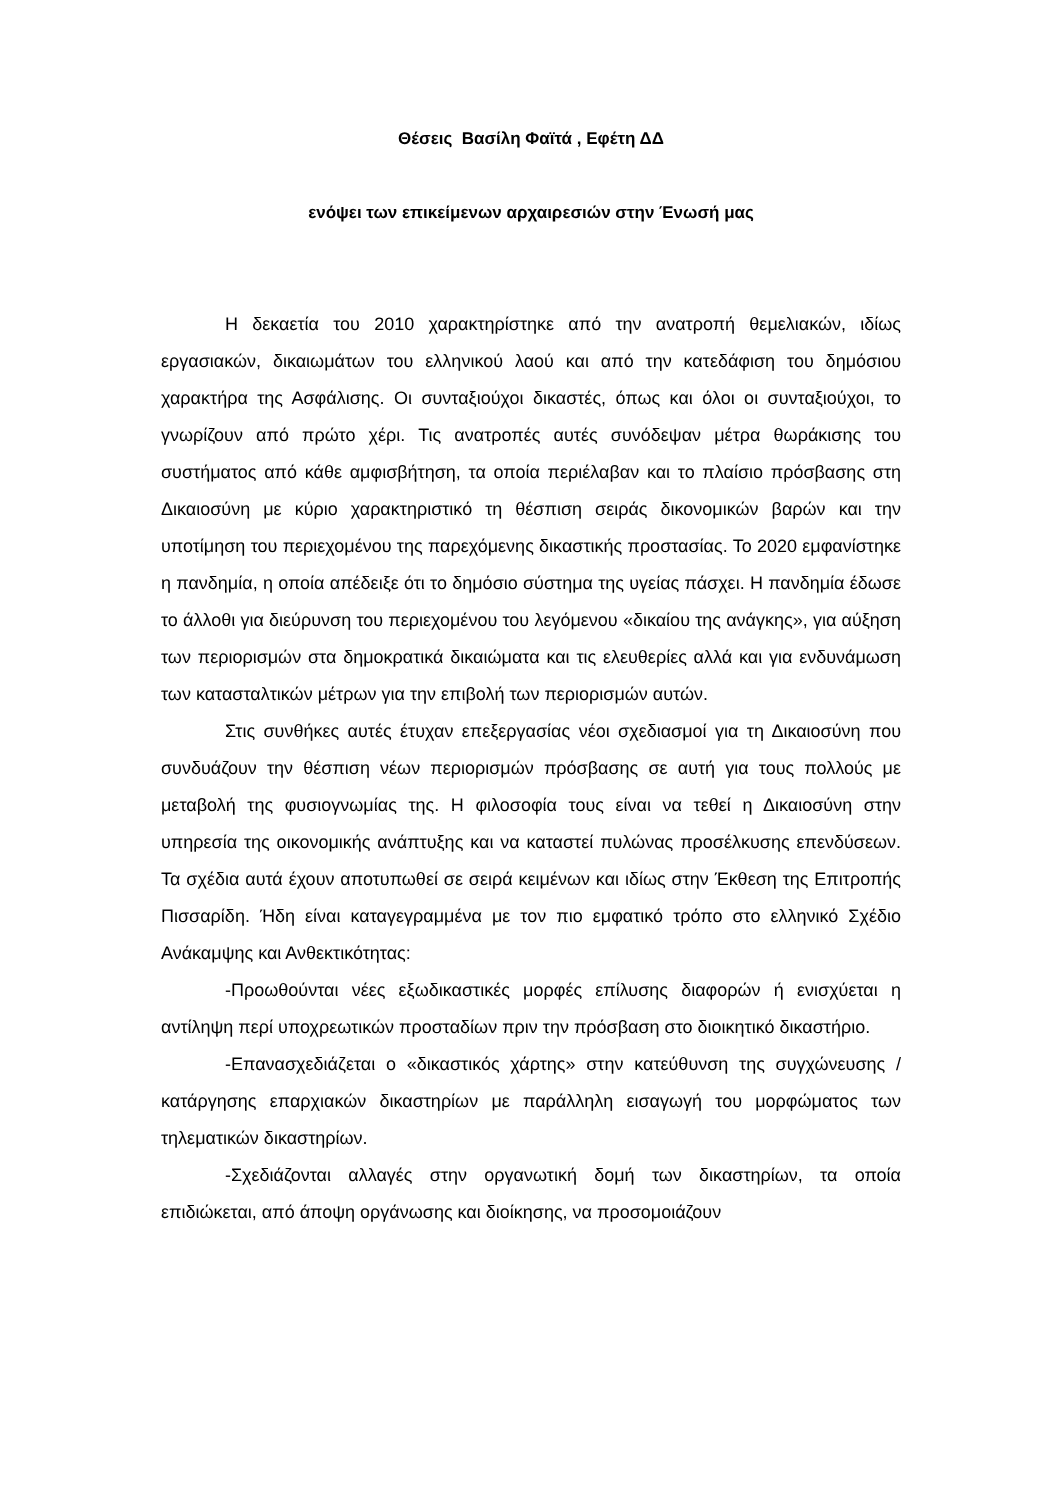Θέσεις Βασίλη Φαϊτά , Εφέτη ΔΔ
ενόψει των επικείμενων αρχαιρεσιών στην Ένωσή μας
Η δεκαετία του 2010 χαρακτηρίστηκε από την ανατροπή θεμελιακών, ιδίως εργασιακών, δικαιωμάτων του ελληνικού λαού και από την κατεδάφιση του δημόσιου χαρακτήρα της Ασφάλισης. Οι συνταξιούχοι δικαστές, όπως και όλοι οι συνταξιούχοι, το γνωρίζουν από πρώτο χέρι. Τις ανατροπές αυτές συνόδεψαν μέτρα θωράκισης του συστήματος από κάθε αμφισβήτηση, τα οποία περιέλαβαν και το πλαίσιο πρόσβασης στη Δικαιοσύνη με κύριο χαρακτηριστικό τη θέσπιση σειράς δικονομικών βαρών και την υποτίμηση του περιεχομένου της παρεχόμενης δικαστικής προστασίας. Το 2020 εμφανίστηκε η πανδημία, η οποία απέδειξε ότι το δημόσιο σύστημα της υγείας πάσχει. Η πανδημία έδωσε το άλλοθι για διεύρυνση του περιεχομένου του λεγόμενου «δικαίου της ανάγκης», για αύξηση των περιορισμών στα δημοκρατικά δικαιώματα και τις ελευθερίες αλλά και για ενδυνάμωση των κατασταλτικών μέτρων για την επιβολή των περιορισμών αυτών.
Στις συνθήκες αυτές έτυχαν επεξεργασίας νέοι σχεδιασμοί για τη Δικαιοσύνη που συνδυάζουν την θέσπιση νέων περιορισμών πρόσβασης σε αυτή για τους πολλούς με μεταβολή της φυσιογνωμίας της. Η φιλοσοφία τους είναι να τεθεί η Δικαιοσύνη στην υπηρεσία της οικονομικής ανάπτυξης και να καταστεί πυλώνας προσέλκυσης επενδύσεων. Τα σχέδια αυτά έχουν αποτυπωθεί σε σειρά κειμένων και ιδίως στην Έκθεση της Επιτροπής Πισσαρίδη. Ήδη είναι καταγεγραμμένα με τον πιο εμφατικό τρόπο στο ελληνικό Σχέδιο Ανάκαμψης και Ανθεκτικότητας:
-Προωθούνται νέες εξωδικαστικές μορφές επίλυσης διαφορών ή ενισχύεται η αντίληψη περί υποχρεωτικών προσταδίων πριν την πρόσβαση στο διοικητικό δικαστήριο.
-Επανασχεδιάζεται ο «δικαστικός χάρτης» στην κατεύθυνση της συγχώνευσης / κατάργησης επαρχιακών δικαστηρίων με παράλληλη εισαγωγή του μορφώματος των τηλεματικών δικαστηρίων.
-Σχεδιάζονται αλλαγές στην οργανωτική δομή των δικαστηρίων, τα οποία επιδιώκεται, από άποψη οργάνωσης και διοίκησης, να προσομοιάζουν